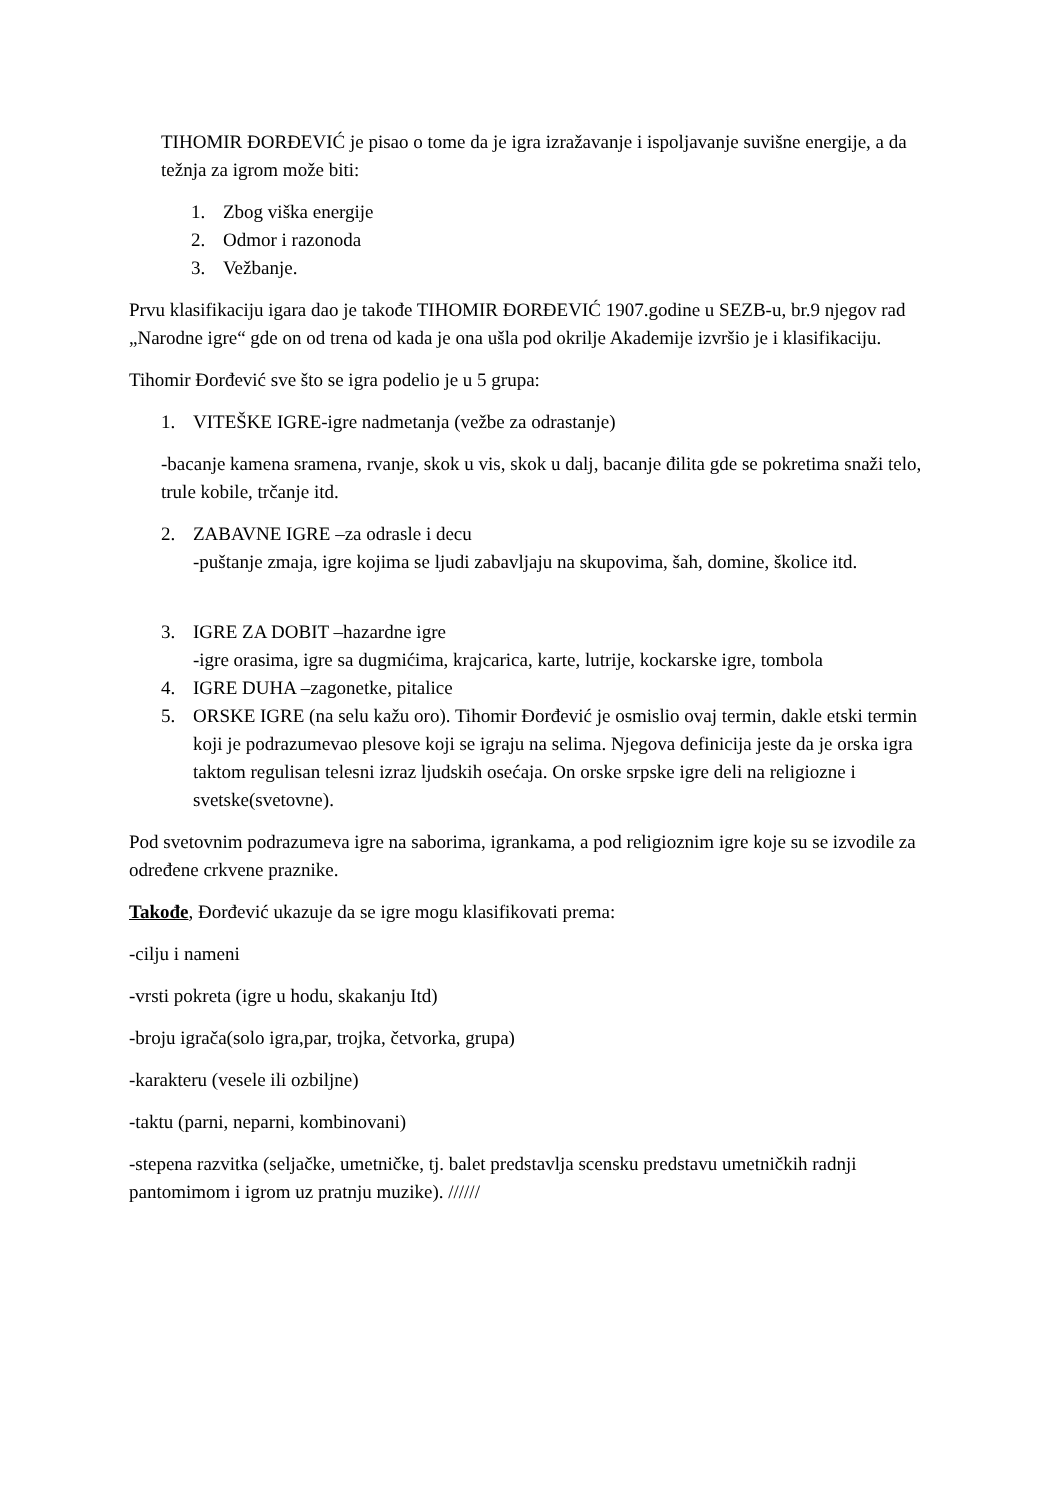TIHOMIR ĐORĐEVIĆ je pisao o tome da je igra izražavanje i ispoljavanje suvišne energije, a da težnja za igrom može biti:
1. Zbog viška energije
2. Odmor i razonoda
3. Vežbanje.
Prvu klasifikaciju igara dao je takođe TIHOMIR ĐORĐEVIĆ 1907.godine u SEZB-u, br.9 njegov rad „Narodne igre“ gde on od trena od kada je ona ušla pod okrilje Akademije izvršio je i klasifikaciju.
Tihomir Đorđević sve što se igra podelio je u 5 grupa:
1. VITEŠKE IGRE-igre nadmetanja (vežbe za odrastanje)
-bacanje kamena sramena, rvanje, skok u vis, skok u dalj, bacanje đilita gde se pokretima snaži telo, trule kobile, trčanje itd.
2. ZABAVNE IGRE –za odrasle i decu
-puštanje zmaja, igre kojima se ljudi zabavljaju na skupovima, šah, domine, školice itd.
3. IGRE ZA DOBIT –hazardne igre
-igre orasima, igre sa dugmićima, krajcarica, karte, lutrije, kockarske igre, tombola
4. IGRE DUHA –zagonetke, pitalice
5. ORSKE IGRE (na selu kažu oro). Tihomir Đorđević je osmislio ovaj termin, dakle etski termin koji je podrazumevao plesove koji se igraju na selima. Njegova definicija jeste da je orska igra taktom regulisan telesni izraz ljudskih osećaja. On orske srpske igre deli na religiozne i svetske(svetovne).
Pod svetovnim podrazumeva igre na saborima, igrankama, a pod religioznim igre koje su se izvodile za određene crkvene praznike.
Takođe, Đorđević ukazuje da se igre mogu klasifikovati prema:
-cilju i nameni
-vrsti pokreta (igre u hodu, skakanju Itd)
-broju igrača(solo igra,par, trojka, četvorka, grupa)
-karakteru (vesele ili ozbiljne)
-taktu (parni, neparni, kombinovani)
-stepena razvitka (seljačke, umetničke, tj. balet predstavlja scensku predstavu umetničkih radnji pantomimom i igrom uz pratnju muzike). //////